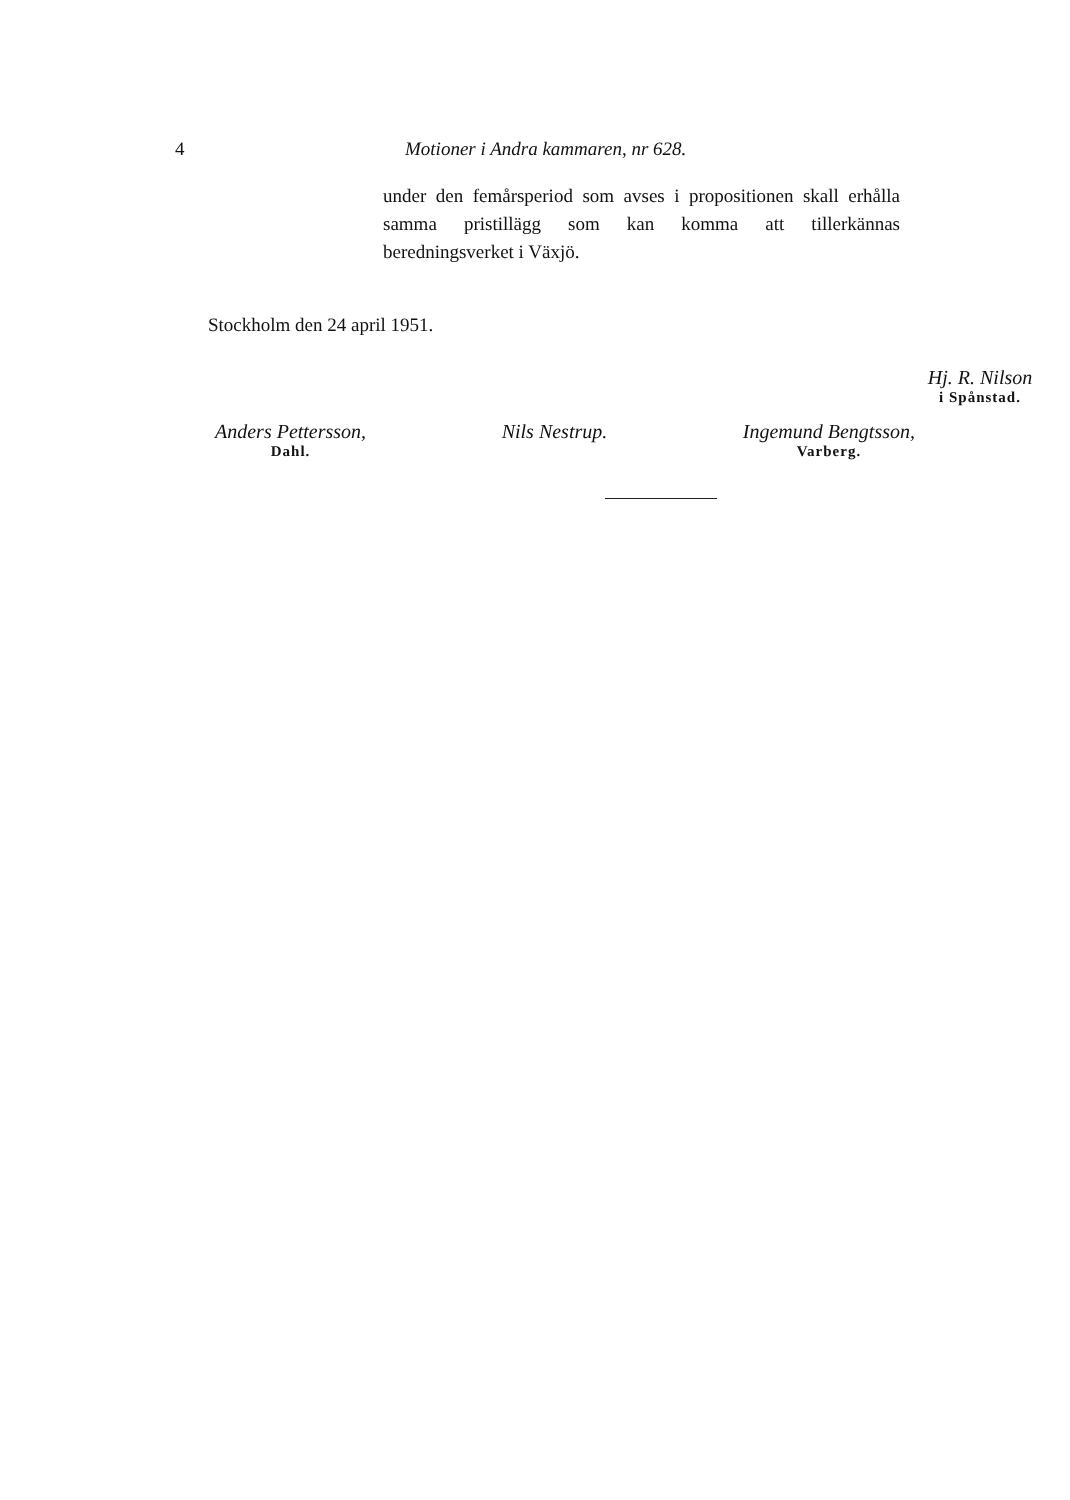4 Motioner i Andra kammaren, nr 628.
under den femårsperiod som avses i propositionen skall erhålla samma pristillägg som kan komma att tillerkännas beredningsverket i Växjö.
Stockholm den 24 april 1951.
Hj. R. Nilson
i Spånstad.
Anders Pettersson,
Dahl.
Nils Nestrup. Ingemund Bengtsson,
Varberg.